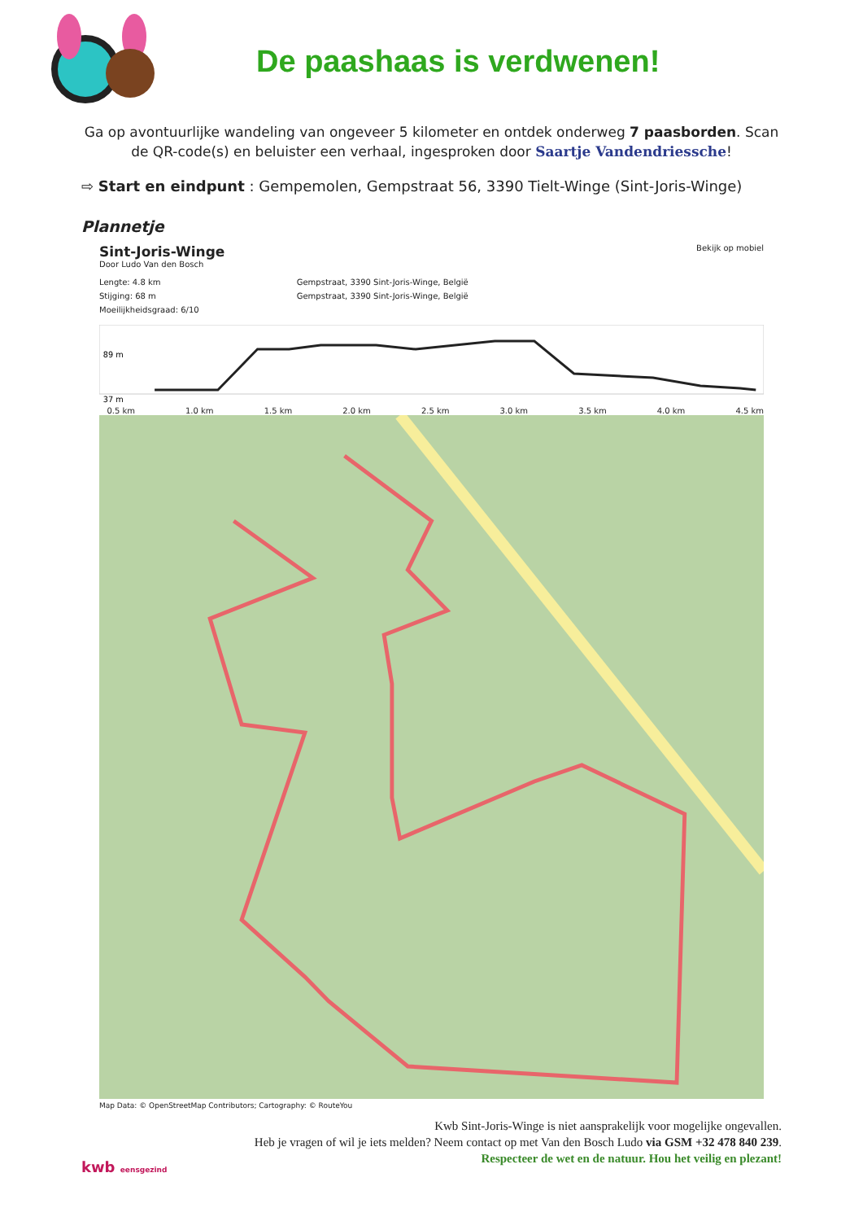De paashaas is verdwenen!
Ga op avontuurlijke wandeling van ongeveer 5 kilometer en ontdek onderweg 7 paasborden. Scan de QR-code(s) en beluister een verhaal, ingesproken door Saartje Vandendriessche!
⇨ Start en eindpunt : Gempemolen, Gempstraat 56, 3390 Tielt-Winge (Sint-Joris-Winge)
Plannetje
Sint-Joris-Winge
Door Ludo Van den Bosch
Bekijk op mobiel
Lengte: 4.8 km
Stijging: 68 m
Moeilijkheidsgraad: 6/10
Gempstraat, 3390 Sint-Joris-Winge, België
Gempstraat, 3390 Sint-Joris-Winge, België
89 m
37 m
0.5 km 1.0 km 1.5 km 2.0 km 2.5 km 3.0 km 3.5 km 4.0 km 4.5 km
Map Data: © OpenStreetMap Contributors; Cartography: © RouteYou
kwb eensgezind
Kwb Sint-Joris-Winge is niet aansprakelijk voor mogelijke ongevallen.
Heb je vragen of wil je iets melden? Neem contact op met Van den Bosch Ludo via GSM +32 478 840 239.
Respecteer de wet en de natuur. Hou het veilig en plezant!